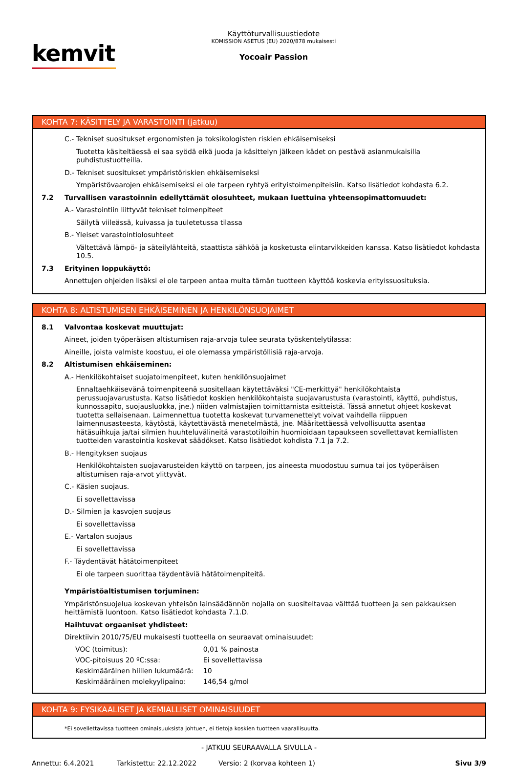kemvit
Käyttöturvallisuustiedote
KOMISSION ASETUS (EU) 2020/878 mukaisesti
Yocoair Passion
KOHTA 7: KÄSITTELY JA VARASTOINTI (jatkuu)
C.- Tekniset suositukset ergonomisten ja toksikologisten riskien ehkäisemiseksi
Tuotetta käsiteltäessä ei saa syödä eikä juoda ja käsittelyn jälkeen kädet on pestävä asianmukaisilla puhdistustuotteilla.
D.- Tekniset suositukset ympäristöriskien ehkäisemiseksi
Ympäristövaarojen ehkäisemiseksi ei ole tarpeen ryhtyä erityistoimenpiteisiin. Katso lisätiedot kohdasta 6.2.
7.2 Turvallisen varastoinnin edellyttämät olosuhteet, mukaan luettuina yhteensopimattomuudet:
A.- Varastointiin liittyvät tekniset toimenpiteet
Säilytä viileässä, kuivassa ja tuuletetussa tilassa
B.- Yleiset varastointiolosuhteet
Vältettävä lämpö- ja säteilylähteitä, staattista sähköä ja kosketusta elintarvikkeiden kanssa. Katso lisätiedot kohdasta 10.5.
7.3 Erityinen loppukäyttö:
Annettujen ohjeiden lisäksi ei ole tarpeen antaa muita tämän tuotteen käyttöä koskevia erityissuosituksia.
KOHTA 8: ALTISTUMISEN EHKÄISEMINEN JA HENKILÖNSUOJAIMET
8.1 Valvontaa koskevat muuttujat:
Aineet, joiden työperäisen altistumisen raja-arvoja tulee seurata työskentelytilassa:
Aineille, joista valmiste koostuu, ei ole olemassa ympäristöllisiä raja-arvoja.
8.2 Altistumisen ehkäiseminen:
A.- Henkilökohtaiset suojatoimenpiteet, kuten henkilönsuojaimet
Ennaltaehkäisevänä toimenpiteenä suositellaan käytettäväksi "CE-merkittyä" henkilökohtaista perussuojavarustusta. Katso lisätiedot koskien henkilökohtaista suojavarustusta (varastointi, käyttö, puhdistus, kunnossapito, suojausluokka, jne.) niiden valmistajien toimittamista esitteistä. Tässä annetut ohjeet koskevat tuotetta sellaisenaan. Laimennettua tuotetta koskevat turvamenettelyt voivat vaihdella riippuen laimennusasteesta, käytöstä, käytettävästä menetelmästä, jne. Määritettäessä velvollisuutta asentaa hätäsuihkuja ja/tai silmien huuhteluvälineitä varastotiloihin huomioidaan tapaukseen sovellettavat kemiallisten tuotteiden varastointia koskevat säädökset. Katso lisätiedot kohdista 7.1 ja 7.2.
B.- Hengityksen suojaus
Henkilökohtaisten suojavarusteiden käyttö on tarpeen, jos aineesta muodostuu sumua tai jos työperäisen altistumisen raja-arvot ylittyvät.
C.- Käsien suojaus.
Ei sovellettavissa
D.- Silmien ja kasvojen suojaus
Ei sovellettavissa
E.- Vartalon suojaus
Ei sovellettavissa
F.- Täydentävät hätätoimenpiteet
Ei ole tarpeen suorittaa täydentäviä hätätoimenpiteitä.
Ympäristöaltistumisen torjuminen:
Ympäristönsuojelua koskevan yhteisön lainsäädännön nojalla on suositeltavaa välttää tuotteen ja sen pakkauksen heittämistä luontoon. Katso lisätiedot kohdasta 7.1.D.
Haihtuvat orgaaniset yhdisteet:
Direktiivin 2010/75/EU mukaisesti tuotteella on seuraavat ominaisuudet:
| VOC (toimitus): | 0,01 % painosta |
| VOC-pitoisuus 20 ºC:ssa: | Ei sovellettavissa |
| Keskimääräinen hiilien lukumäärä: | 10 |
| Keskimääräinen molekyylipaino: | 146,54 g/mol |
KOHTA 9: FYSIKAALISET JA KEMIALLISET OMINAISUUDET
*Ei sovellettavissa tuotteen ominaisuuksista johtuen, ei tietoja koskien tuotteen vaarallisuutta.
- JATKUU SEURAAVALLA SIVULLA -
Annettu: 6.4.2021 Tarkistettu: 22.12.2022 Versio: 2 (korvaa kohteen 1) Sivu 3/9